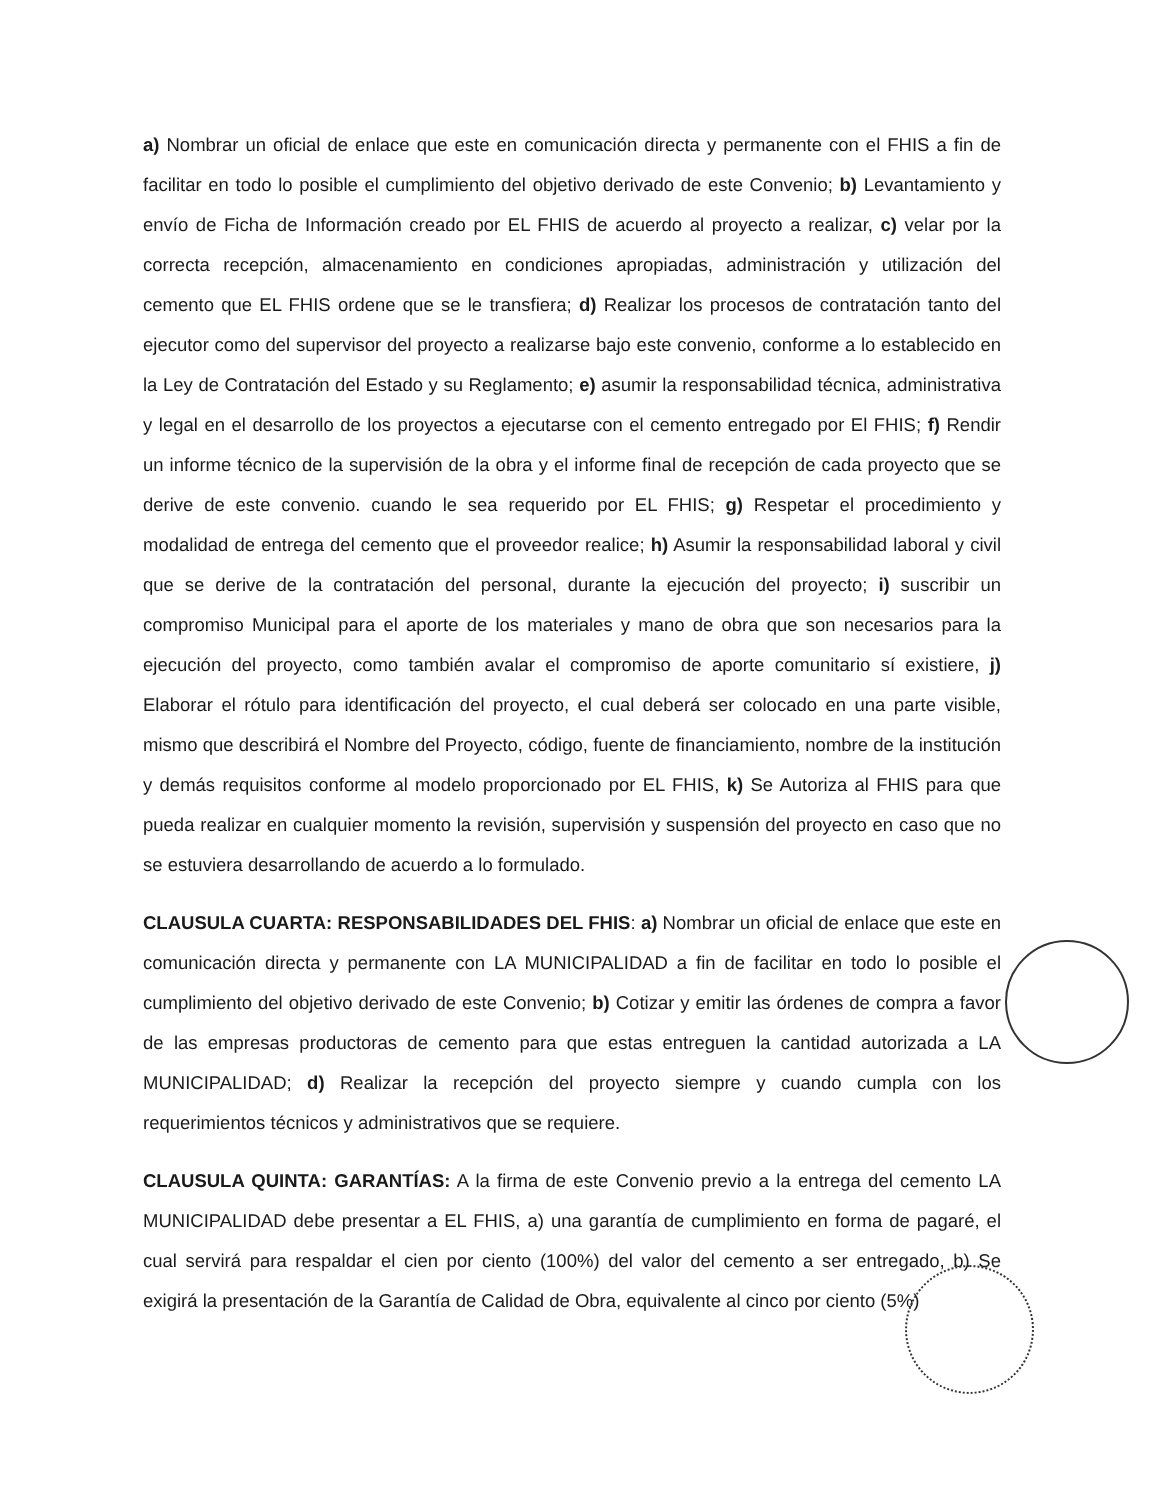a) Nombrar un oficial de enlace que este en comunicación directa y permanente con el FHIS a fin de facilitar en todo lo posible el cumplimiento del objetivo derivado de este Convenio; b) Levantamiento y envío de Ficha de Información creado por EL FHIS de acuerdo al proyecto a realizar, c) velar por la correcta recepción, almacenamiento en condiciones apropiadas, administración y utilización del cemento que EL FHIS ordene que se le transfiera; d) Realizar los procesos de contratación tanto del ejecutor como del supervisor del proyecto a realizarse bajo este convenio, conforme a lo establecido en la Ley de Contratación del Estado y su Reglamento; e) asumir la responsabilidad técnica, administrativa y legal en el desarrollo de los proyectos a ejecutarse con el cemento entregado por El FHIS; f) Rendir un informe técnico de la supervisión de la obra y el informe final de recepción de cada proyecto que se derive de este convenio. cuando le sea requerido por EL FHIS; g) Respetar el procedimiento y modalidad de entrega del cemento que el proveedor realice; h) Asumir la responsabilidad laboral y civil que se derive de la contratación del personal, durante la ejecución del proyecto; i) suscribir un compromiso Municipal para el aporte de los materiales y mano de obra que son necesarios para la ejecución del proyecto, como también avalar el compromiso de aporte comunitario sí existiere, j) Elaborar el rótulo para identificación del proyecto, el cual deberá ser colocado en una parte visible, mismo que describirá el Nombre del Proyecto, código, fuente de financiamiento, nombre de la institución y demás requisitos conforme al modelo proporcionado por EL FHIS, k) Se Autoriza al FHIS para que pueda realizar en cualquier momento la revisión, supervisión y suspensión del proyecto en caso que no se estuviera desarrollando de acuerdo a lo formulado.
CLAUSULA CUARTA: RESPONSABILIDADES DEL FHIS: a) Nombrar un oficial de enlace que este en comunicación directa y permanente con LA MUNICIPALIDAD a fin de facilitar en todo lo posible el cumplimiento del objetivo derivado de este Convenio; b) Cotizar y emitir las órdenes de compra a favor de las empresas productoras de cemento para que estas entreguen la cantidad autorizada a LA MUNICIPALIDAD; d) Realizar la recepción del proyecto siempre y cuando cumpla con los requerimientos técnicos y administrativos que se requiere.
CLAUSULA QUINTA: GARANTÍAS: A la firma de este Convenio previo a la entrega del cemento LA MUNICIPALIDAD debe presentar a EL FHIS, a) una garantía de cumplimiento en forma de pagaré, el cual servirá para respaldar el cien por ciento (100%) del valor del cemento a ser entregado, b) Se exigirá la presentación de la Garantía de Calidad de Obra, equivalente al cinco por ciento (5%)